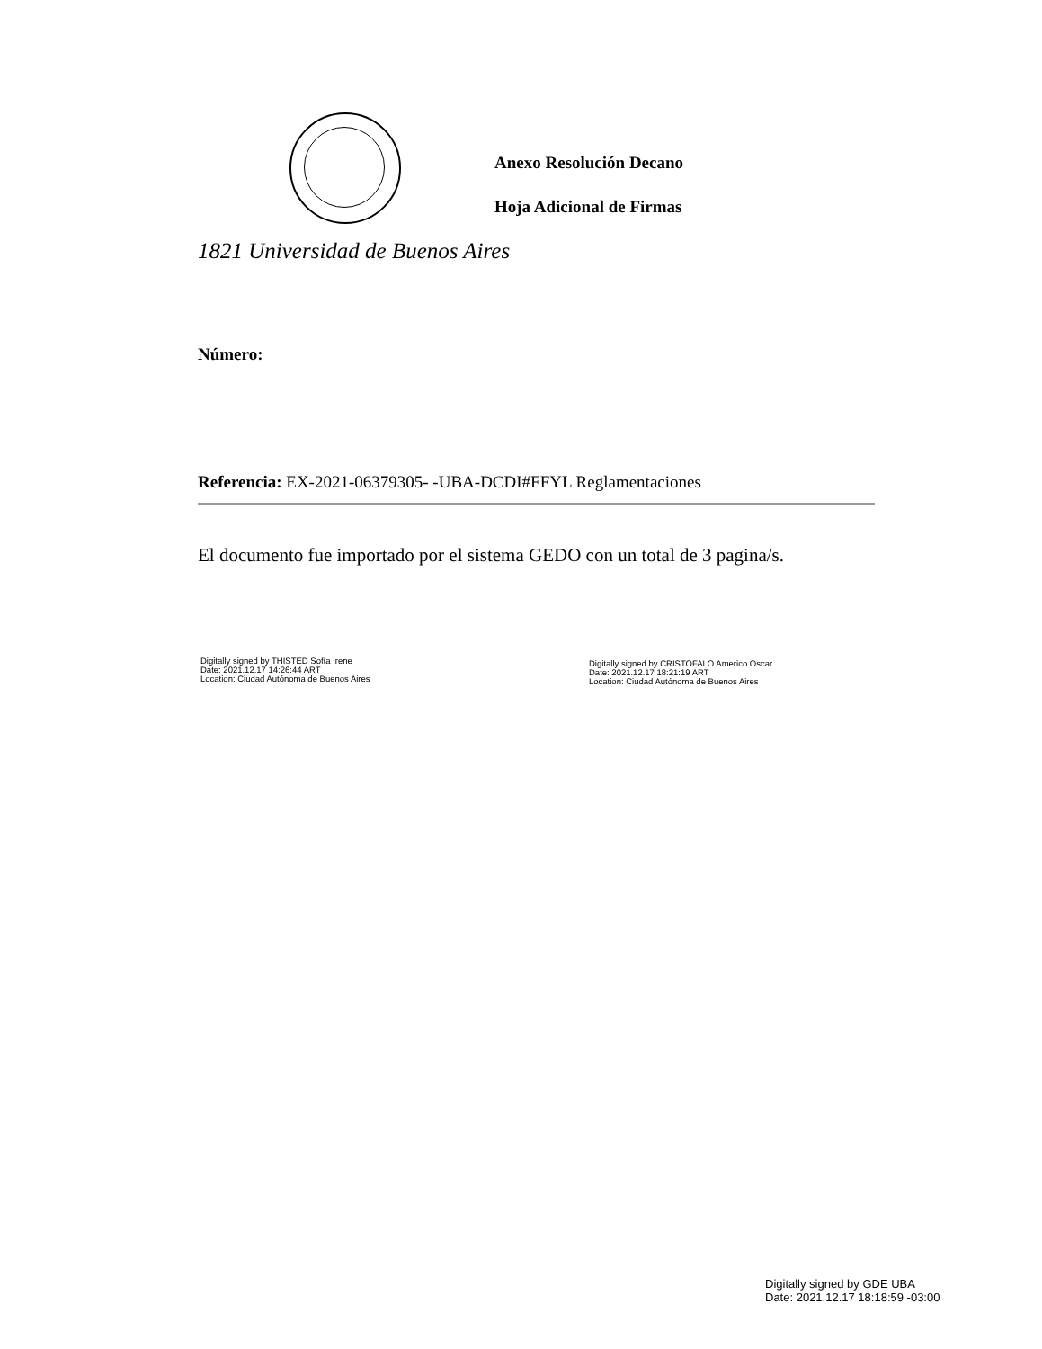Anexo Resolución Decano
Hoja Adicional de Firmas
1821 Universidad de Buenos Aires
Número:
Referencia: EX-2021-06379305- -UBA-DCDI#FFYL Reglamentaciones
El documento fue importado por el sistema GEDO con un total de 3 pagina/s.
Digitally signed by THISTED Sofía Irene
Date: 2021.12.17 14:26:44 ART
Location: Ciudad Autónoma de Buenos Aires
Digitally signed by CRISTOFALO Americo Oscar
Date: 2021.12.17 18:21:19 ART
Location: Ciudad Autónoma de Buenos Aires
Digitally signed by GDE UBA
Date: 2021.12.17 18:18:59 -03:00